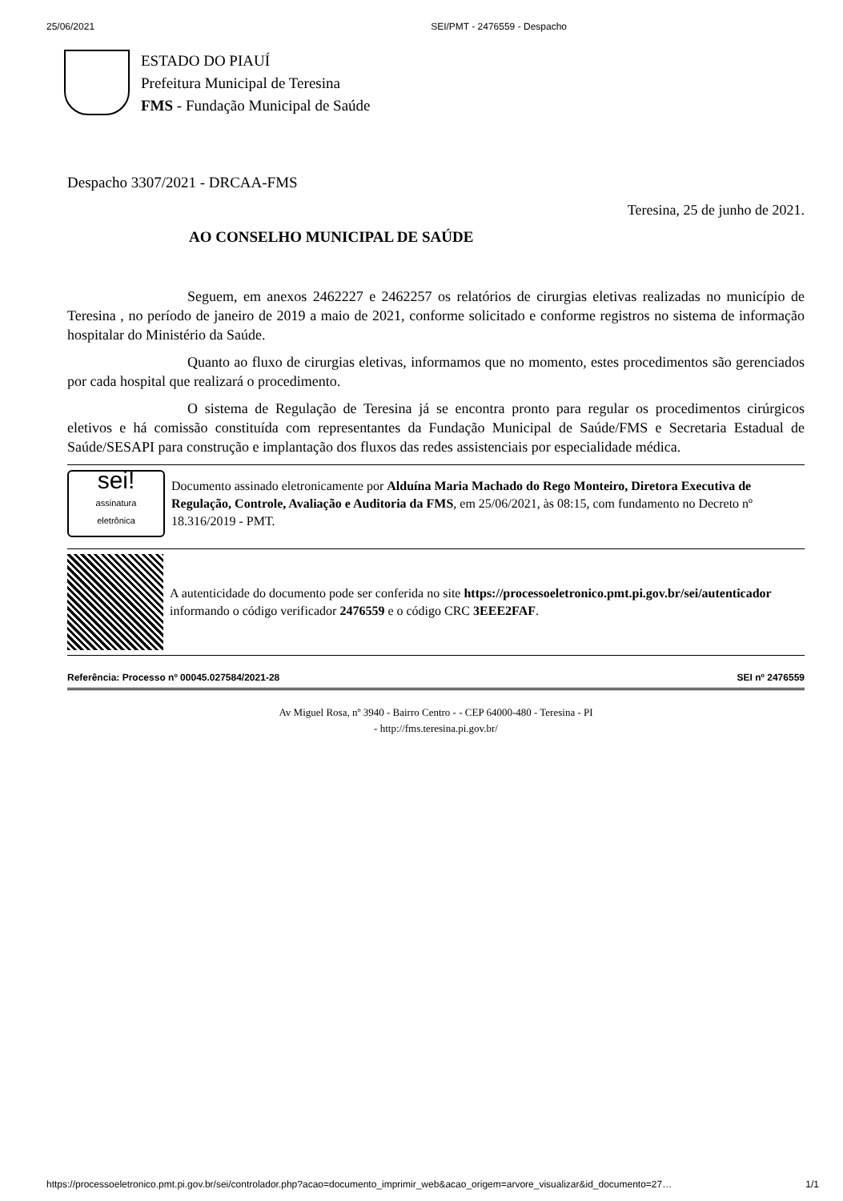25/06/2021 SEI/PMT - 2476559 - Despacho
ESTADO DO PIAUÍ
Prefeitura Municipal de Teresina
FMS - Fundação Municipal de Saúde
Despacho 3307/2021 - DRCAA-FMS
Teresina, 25 de junho de 2021.
AO CONSELHO MUNICIPAL DE SAÚDE
Seguem, em anexos 2462227 e 2462257 os relatórios de cirurgias eletivas realizadas no município de Teresina , no período de janeiro de 2019 a maio de 2021, conforme solicitado e conforme registros no sistema de informação hospitalar do Ministério da Saúde.
Quanto ao fluxo de cirurgias eletivas, informamos que no momento, estes procedimentos são gerenciados por cada hospital que realizará o procedimento.
O sistema de Regulação de Teresina já se encontra pronto para regular os procedimentos cirúrgicos eletivos e há comissão constituída com representantes da Fundação Municipal de Saúde/FMS e Secretaria Estadual de Saúde/SESAPI para construção e implantação dos fluxos das redes assistenciais por especialidade médica.
sei!
assinatura
eletrônica
Documento assinado eletronicamente por Alduína Maria Machado do Rego Monteiro, Diretora Executiva de Regulação, Controle, Avaliação e Auditoria da FMS, em 25/06/2021, às 08:15, com fundamento no Decreto nº 18.316/2019 - PMT.
A autenticidade do documento pode ser conferida no site https://processoeletronico.pmt.pi.gov.br/sei/autenticador informando o código verificador 2476559 e o código CRC 3EEE2FAF.
Referência: Processo nº 00045.027584/2021-28 SEI nº 2476559
Av Miguel Rosa, nº 3940 - Bairro Centro - - CEP 64000-480 - Teresina - PI
- http://fms.teresina.pi.gov.br/
https://processoeletronico.pmt.pi.gov.br/sei/controlador.php?acao=documento_imprimir_web&acao_origem=arvore_visualizar&id_documento=27… 1/1